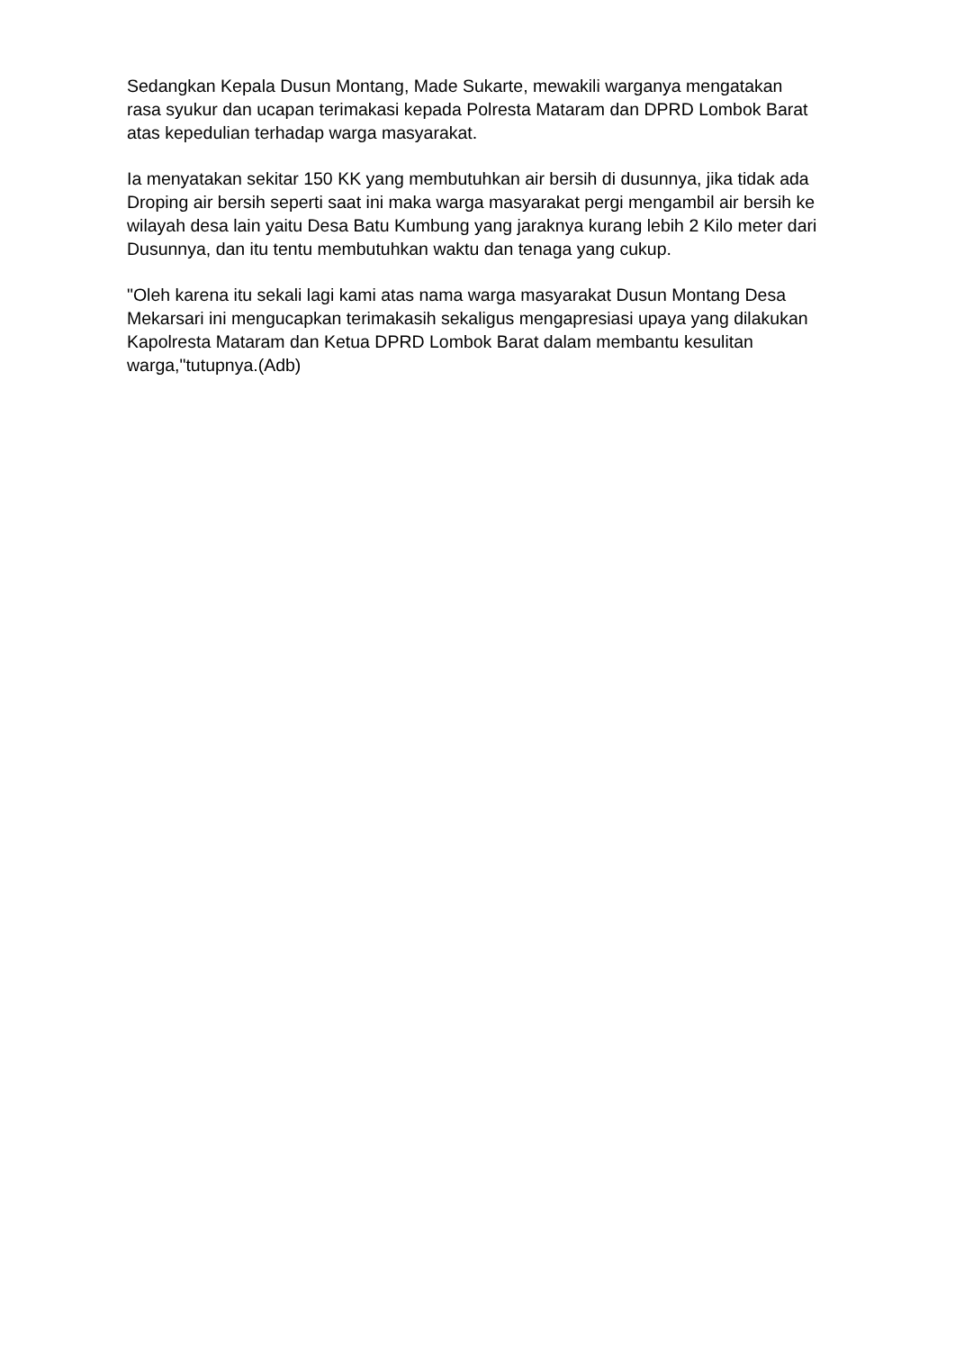Sedangkan Kepala Dusun Montang, Made Sukarte, mewakili warganya mengatakan rasa syukur dan ucapan terimakasi kepada Polresta Mataram dan DPRD Lombok Barat atas kepedulian terhadap warga masyarakat.
Ia menyatakan sekitar 150 KK yang membutuhkan air bersih di dusunnya, jika tidak ada Droping air bersih seperti saat ini maka warga masyarakat pergi mengambil air bersih ke wilayah desa lain yaitu Desa Batu Kumbung yang jaraknya kurang lebih 2 Kilo meter dari Dusunnya, dan itu tentu membutuhkan waktu dan tenaga yang cukup.
"Oleh karena itu sekali lagi kami atas nama warga masyarakat Dusun Montang Desa Mekarsari ini mengucapkan terimakasih sekaligus mengapresiasi upaya yang dilakukan Kapolresta Mataram dan Ketua DPRD Lombok Barat dalam membantu kesulitan warga,"tutupnya.(Adb)